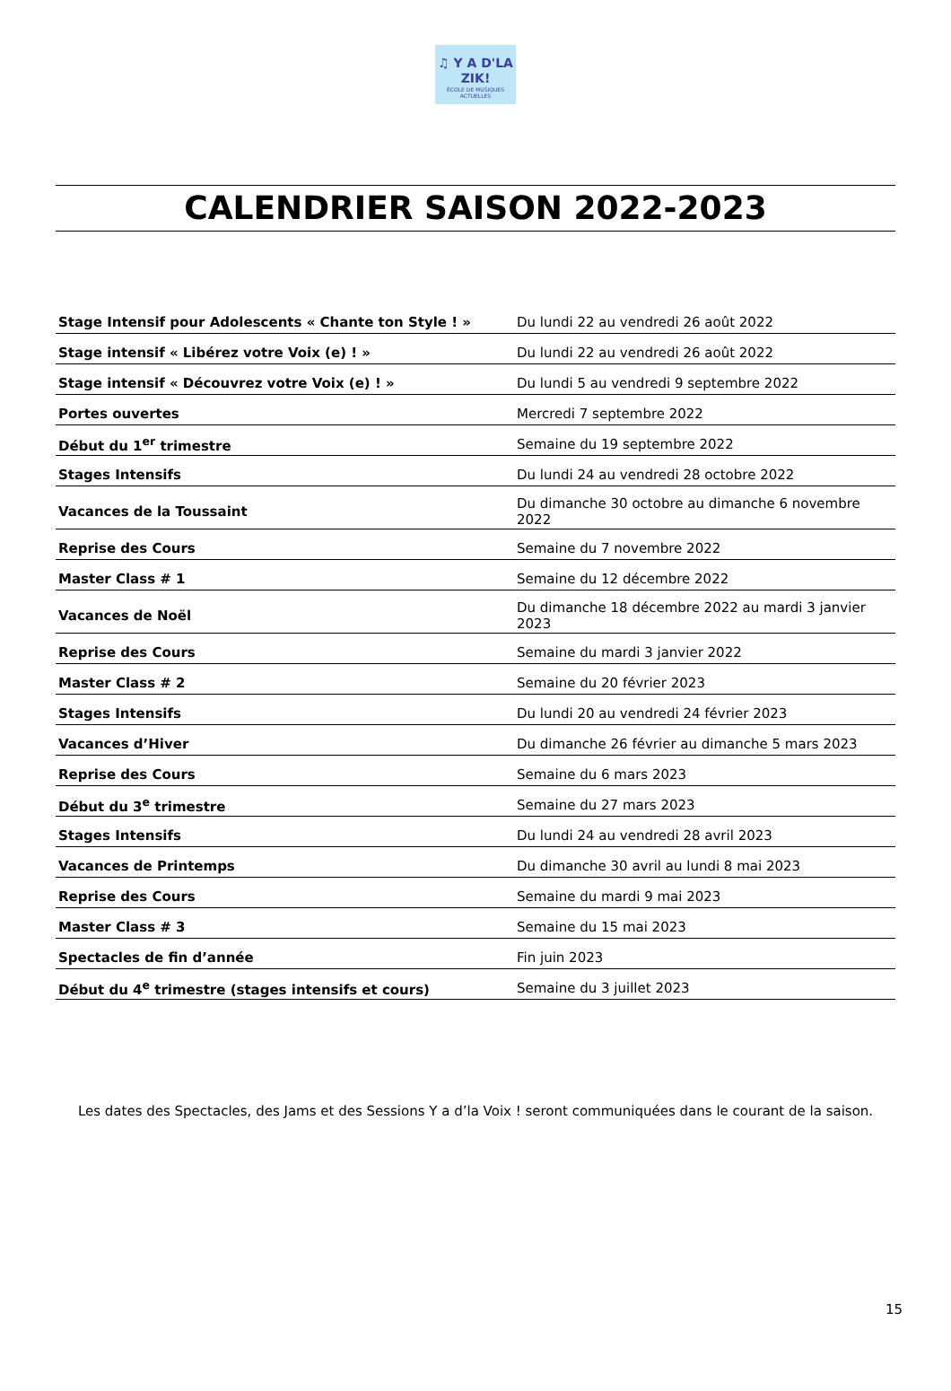♫ Y A D'LA ZIK!
ÉCOLE DE MUSIQUES ACTUELLES
CALENDRIER SAISON 2022-2023
| Stage Intensif pour Adolescents « Chante ton Style ! » | Du lundi 22 au vendredi 26 août 2022 |
| Stage intensif « Libérez votre Voix (e) ! » | Du lundi 22 au vendredi 26 août 2022 |
| Stage intensif « Découvrez votre Voix (e) ! » | Du lundi 5 au vendredi 9 septembre 2022 |
| Portes ouvertes | Mercredi 7 septembre 2022 |
| Début du 1<sup>er</sup> trimestre | Semaine du 19 septembre 2022 |
| Stages Intensifs | Du lundi 24 au vendredi 28 octobre 2022 |
| Vacances de la Toussaint | Du dimanche 30 octobre au dimanche 6 novembre 2022 |
| Reprise des Cours | Semaine du 7 novembre 2022 |
| Master Class # 1 | Semaine du 12 décembre 2022 |
| Vacances de Noël | Du dimanche 18 décembre 2022 au mardi 3 janvier 2023 |
| Reprise des Cours | Semaine du mardi 3 janvier 2022 |
| Master Class # 2 | Semaine du 20 février 2023 |
| Stages Intensifs | Du lundi 20 au vendredi 24 février 2023 |
| Vacances d’Hiver | Du dimanche 26 février au dimanche 5 mars 2023 |
| Reprise des Cours | Semaine du 6 mars 2023 |
| Début du 3<sup>e</sup> trimestre | Semaine du 27 mars 2023 |
| Stages Intensifs | Du lundi 24 au vendredi 28 avril 2023 |
| Vacances de Printemps | Du dimanche 30 avril au lundi 8 mai 2023 |
| Reprise des Cours | Semaine du mardi 9 mai 2023 |
| Master Class # 3 | Semaine du 15 mai 2023 |
| Spectacles de fin d’année | Fin juin 2023 |
| Début du 4<sup>e</sup> trimestre (stages intensifs et cours) | Semaine du 3 juillet 2023 |
Les dates des Spectacles, des Jams et des Sessions Y a d’la Voix ! seront communiquées dans le courant de la saison.
15